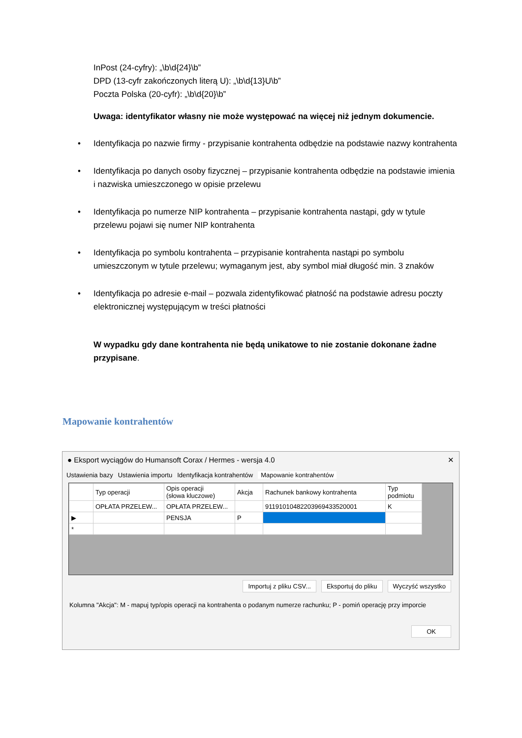InPost (24-cyfry): „\b\d{24}\b”
DPD (13-cyfr zakończonych literą U): „\b\d{13}U\b”
Poczta Polska (20-cyfr): „\b\d{20}\b”
Uwaga: identyfikator własny nie może występować na więcej niż jednym dokumencie.
• Identyfikacja po nazwie firmy - przypisanie kontrahenta odbędzie na podstawie nazwy kontrahenta
• Identyfikacja po danych osoby fizycznej – przypisanie kontrahenta odbędzie na podstawie imienia i nazwiska umieszczonego w opisie przelewu
• Identyfikacja po numerze NIP kontrahenta – przypisanie kontrahenta nastąpi, gdy w tytule przelewu pojawi się numer NIP kontrahenta
• Identyfikacja po symbolu kontrahenta – przypisanie kontrahenta nastąpi po symbolu umieszczonym w tytule przelewu; wymaganym jest, aby symbol miał długość min. 3 znaków
• Identyfikacja po adresie e-mail – pozwala zidentyfikować płatność na podstawie adresu poczty elektronicznej występującym w treści płatności
W wypadku gdy dane kontrahenta nie będą unikatowe to nie zostanie dokonane żadne przypisane.
Mapowanie kontrahentów
● Eksport wyciągów do Humansoft Corax / Hermes - wersja 4.0 ✕
Ustawienia bazy Ustawienia importu Identyfikacja kontrahentów Mapowanie kontrahentów
| | Typ operacji | Opis operacji (słowa kluczowe) | Akcja | Rachunek bankowy kontrahenta | Typ podmiotu |
| --- | --- | --- | --- | --- | --- |
| | OPŁATA PRZELEW... | OPŁATA PRZELEW... | | 91191010482203969433520001 | K |
| ▶ | | PENSJA | P | | |
| * | | | | | |
Importuj z pliku CSV... Eksportuj do pliku Wyczyść wszystko
Kolumna "Akcja": M - mapuj typ/opis operacji na kontrahenta o podanym numerze rachunku; P - pomiń operację przy imporcie
OK